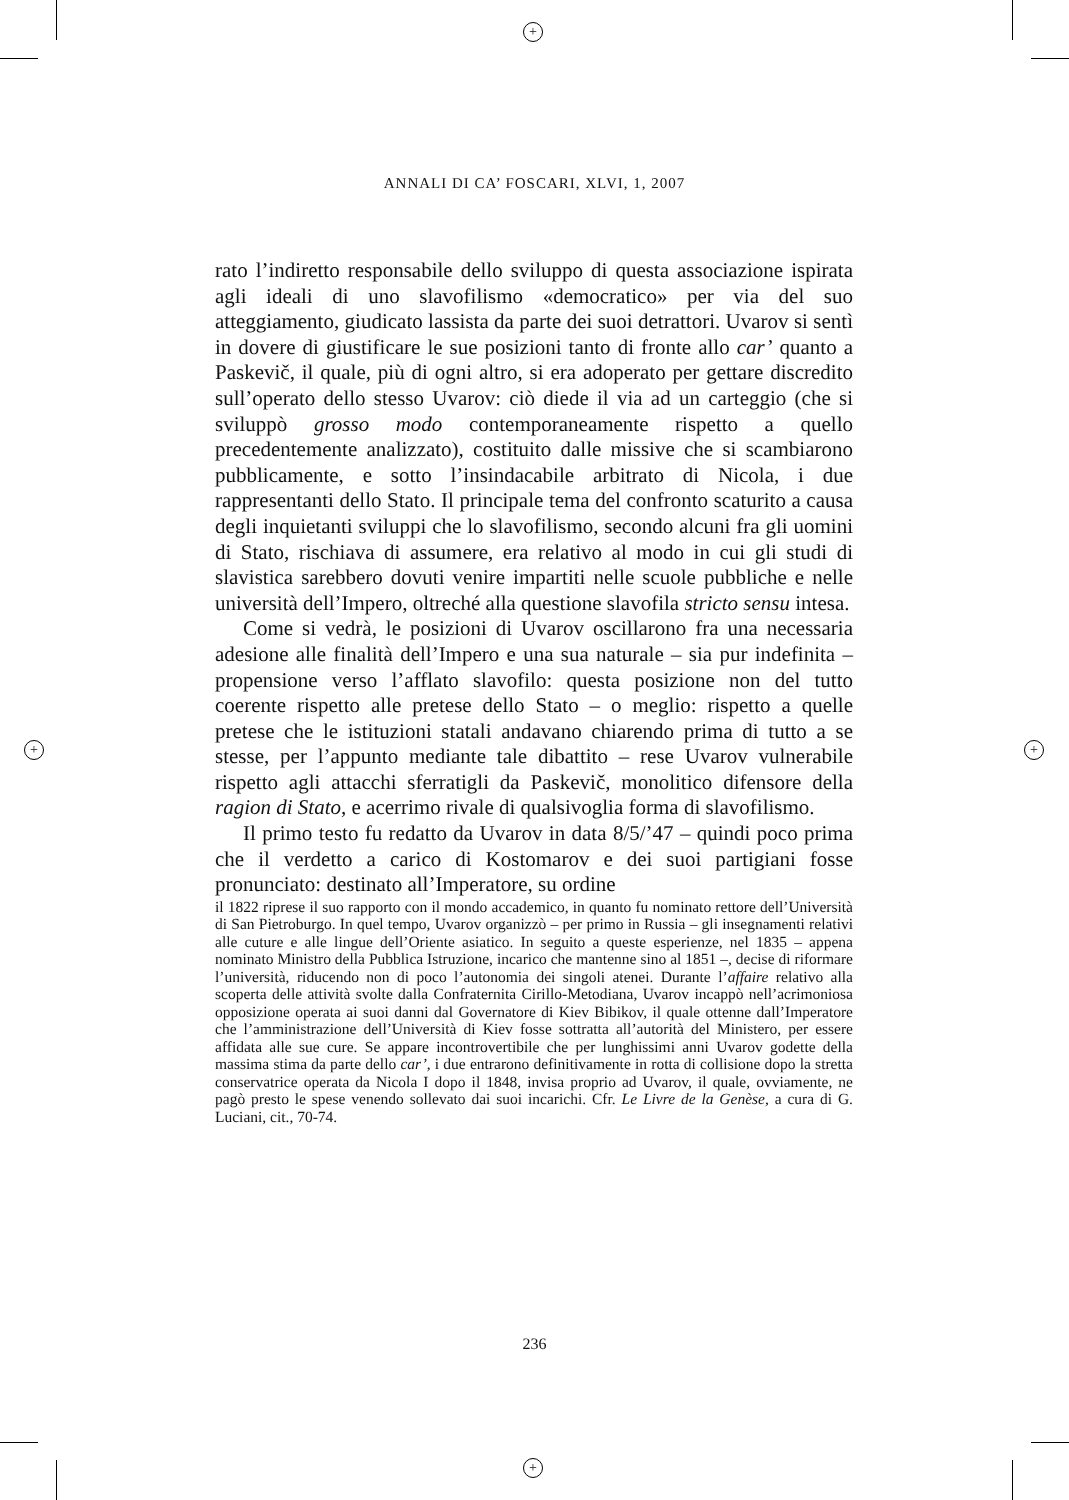+
+
+ +
ANNALI DI CA’ FOSCARI, XLVI, 1, 2007
rato l’indiretto responsabile dello sviluppo di questa associazione ispirata agli ideali di uno slavofilismo «democratico» per via del suo atteggiamento, giudicato lassista da parte dei suoi detrattori. Uvarov si sentì in dovere di giustificare le sue posizioni tanto di fronte allo car’ quanto a Paskevič, il quale, più di ogni altro, si era adoperato per gettare discredito sull’operato dello stesso Uvarov: ciò diede il via ad un carteggio (che si sviluppò grosso modo contemporaneamente rispetto a quello precedentemente analizzato), costituito dalle missive che si scambiarono pubblicamente, e sotto l’insindacabile arbitrato di Nicola, i due rappresentanti dello Stato. Il principale tema del confronto scaturito a causa degli inquietanti sviluppi che lo slavofilismo, secondo alcuni fra gli uomini di Stato, rischiava di assumere, era relativo al modo in cui gli studi di slavistica sarebbero dovuti venire impartiti nelle scuole pubbliche e nelle università dell’Impero, oltreché alla questione slavofila stricto sensu intesa.
Come si vedrà, le posizioni di Uvarov oscillarono fra una necessaria adesione alle finalità dell’Impero e una sua naturale – sia pur indefinita – propensione verso l’afflato slavofilo: questa posizione non del tutto coerente rispetto alle pretese dello Stato – o meglio: rispetto a quelle pretese che le istituzioni statali andavano chiarendo prima di tutto a se stesse, per l’appunto mediante tale dibattito – rese Uvarov vulnerabile rispetto agli attacchi sferratigli da Paskevič, monolitico difensore della ragion di Stato, e acerrimo rivale di qualsivoglia forma di slavofilismo.
Il primo testo fu redatto da Uvarov in data 8/5/’47 – quindi poco prima che il verdetto a carico di Kostomarov e dei suoi partigiani fosse pronunciato: destinato all’Imperatore, su ordine
il 1822 riprese il suo rapporto con il mondo accademico, in quanto fu nominato rettore dell’Università di San Pietroburgo. In quel tempo, Uvarov organizzò – per primo in Russia – gli insegnamenti relativi alle cuture e alle lingue dell’Oriente asiatico. In seguito a queste esperienze, nel 1835 – appena nominato Ministro della Pubblica Istruzione, incarico che mantenne sino al 1851 –, decise di riformare l’università, riducendo non di poco l’autonomia dei singoli atenei. Durante l’affaire relativo alla scoperta delle attività svolte dalla Confraternita Cirillo-Metodiana, Uvarov incappò nell’acrimoniosa opposizione operata ai suoi danni dal Governatore di Kiev Bibikov, il quale ottenne dall’Imperatore che l’amministrazione dell’Università di Kiev fosse sottratta all’autorità del Ministero, per essere affidata alle sue cure. Se appare incontrovertibile che per lunghissimi anni Uvarov godette della massima stima da parte dello car’, i due entrarono definitivamente in rotta di collisione dopo la stretta conservatrice operata da Nicola I dopo il 1848, invisa proprio ad Uvarov, il quale, ovviamente, ne pagò presto le spese venendo sollevato dai suoi incarichi. Cfr. Le Livre de la Genèse, a cura di G. Luciani, cit., 70-74.
236